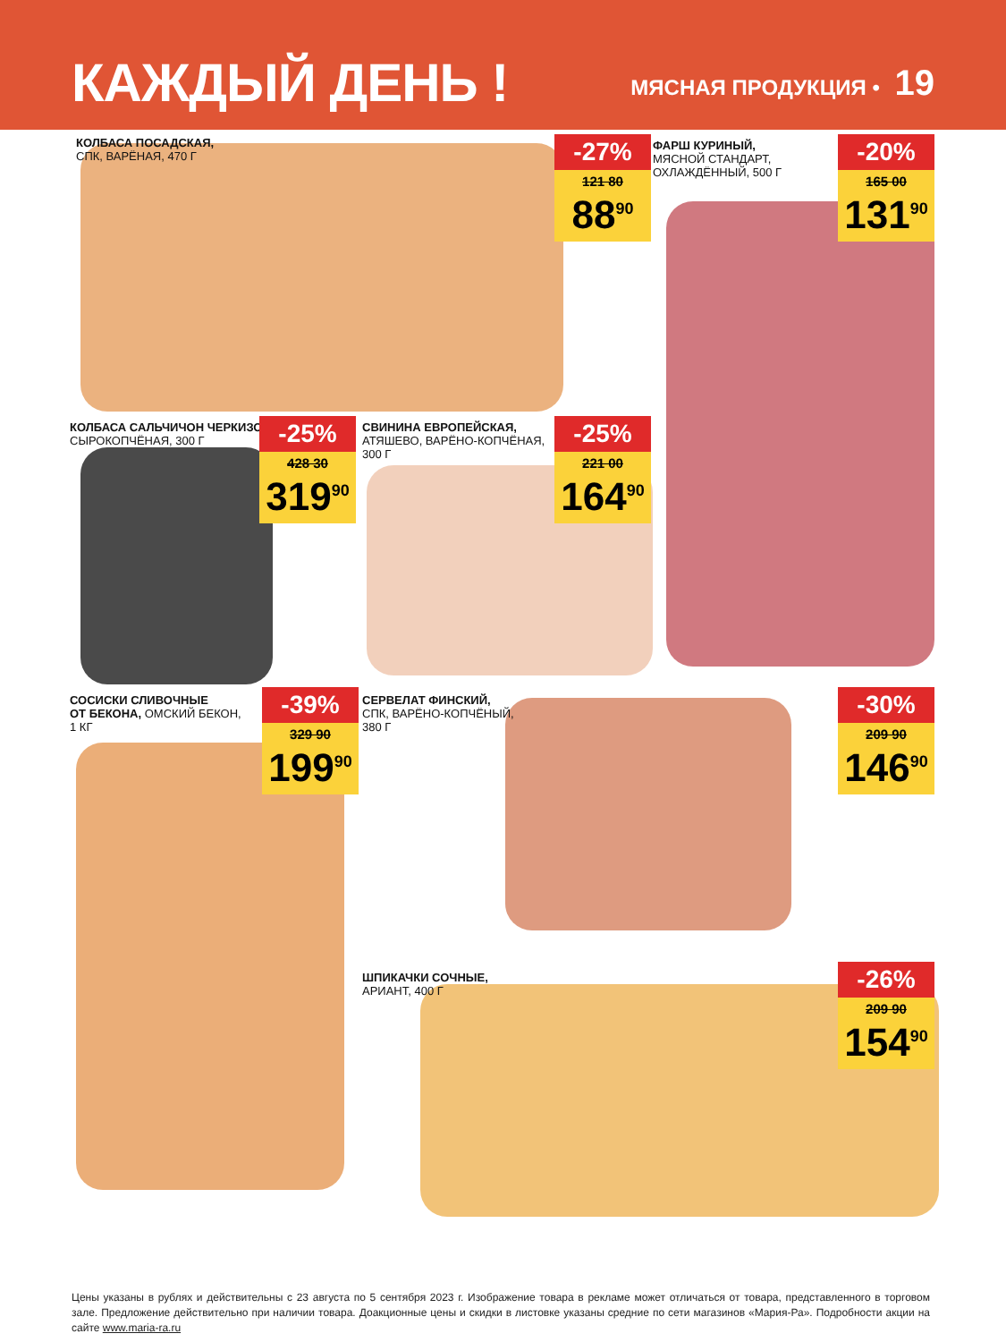КАЖДЫЙ ДЕНЬ !
МЯСНАЯ ПРОДУКЦИЯ • 19
КОЛБАСА ПОСАДСКАЯ,
СПК, ВАРЁНАЯ, 470 Г
-27%
121 80
88<sup>90</sup>
ФАРШ КУРИНЫЙ,
МЯСНОЙ СТАНДАРТ,
ОХЛАЖДЁННЫЙ, 500 Г
-20%
165 00
131<sup>90</sup>
КОЛБАСА САЛЬЧИЧОН ЧЕРКИЗОВО,
СЫРОКОПЧЁНАЯ, 300 Г
-25%
428 30
319<sup>90</sup>
СВИНИНА ЕВРОПЕЙСКАЯ,
АТЯШЕВО, ВАРЁНО-КОПЧЁНАЯ,
300 Г
-25%
221 00
164<sup>90</sup>
СОСИСКИ СЛИВОЧНЫЕ
ОТ БЕКОНА, ОМСКИЙ БЕКОН,
1 КГ
-39%
329 90
199<sup>90</sup>
СЕРВЕЛАТ ФИНСКИЙ,
СПК, ВАРЁНО-КОПЧЁНЫЙ,
380 Г
-30%
209 90
146<sup>90</sup>
ШПИКАЧКИ СОЧНЫЕ,
АРИАНТ, 400 Г
-26%
209 90
154<sup>90</sup>
Цены указаны в рублях и действительны с 23 августа по 5 сентября 2023 г. Изображение товара в рекламе может отличаться от товара, представленного в торговом зале. Предложение действительно при наличии товара. Доакционные цены и скидки в листовке указаны средние по сети магазинов «Мария-Ра». Подробности акции на сайте www.maria-ra.ru